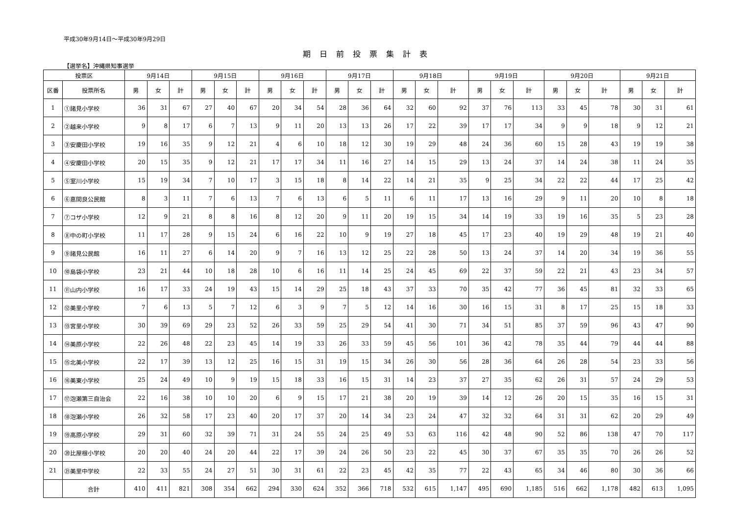平成30年9月14日～平成30年9月29日
期日前投票集計表
【選挙名】沖縄県知事選挙
| 投票区 | | 9月14日 | | | 9月15日 | | | 9月16日 | | | 9月17日 | | | 9月18日 | | | 9月19日 | | | 9月20日 | | | 9月21日 | | |
| --- | --- | --- | --- | --- | --- | --- | --- | --- | --- | --- | --- | --- | --- | --- | --- | --- | --- | --- | --- | --- | --- | --- | --- | --- | --- |
| 区番 | 投票所名 | 男 | 女 | 計 | 男 | 女 | 計 | 男 | 女 | 計 | 男 | 女 | 計 | 男 | 女 | 計 | 男 | 女 | 計 | 男 | 女 | 計 | 男 | 女 | 計 |
| 1 | ①諸見小学校 | 36 | 31 | 67 | 27 | 40 | 67 | 20 | 34 | 54 | 28 | 36 | 64 | 32 | 60 | 92 | 37 | 76 | 113 | 33 | 45 | 78 | 30 | 31 | 61 |
| 2 | ②越来小学校 | 9 | 8 | 17 | 6 | 7 | 13 | 9 | 11 | 20 | 13 | 13 | 26 | 17 | 22 | 39 | 17 | 17 | 34 | 9 | 9 | 18 | 9 | 12 | 21 |
| 3 | ③安慶田小学校 | 19 | 16 | 35 | 9 | 12 | 21 | 4 | 6 | 10 | 18 | 12 | 30 | 19 | 29 | 48 | 24 | 36 | 60 | 15 | 28 | 43 | 19 | 19 | 38 |
| 4 | ④安慶田小学校 | 20 | 15 | 35 | 9 | 12 | 21 | 17 | 17 | 34 | 11 | 16 | 27 | 14 | 15 | 29 | 13 | 24 | 37 | 14 | 24 | 38 | 11 | 24 | 35 |
| 5 | ⑤室川小学校 | 15 | 19 | 34 | 7 | 10 | 17 | 3 | 15 | 18 | 8 | 14 | 22 | 14 | 21 | 35 | 9 | 25 | 34 | 22 | 22 | 44 | 17 | 25 | 42 |
| 6 | ⑥嘉間良公民館 | 8 | 3 | 11 | 7 | 6 | 13 | 7 | 6 | 13 | 6 | 5 | 11 | 6 | 11 | 17 | 13 | 16 | 29 | 9 | 11 | 20 | 10 | 8 | 18 |
| 7 | ⑦コザ小学校 | 12 | 9 | 21 | 8 | 8 | 16 | 8 | 12 | 20 | 9 | 11 | 20 | 19 | 15 | 34 | 14 | 19 | 33 | 19 | 16 | 35 | 5 | 23 | 28 |
| 8 | ⑧中の町小学校 | 11 | 17 | 28 | 9 | 15 | 24 | 6 | 16 | 22 | 10 | 9 | 19 | 27 | 18 | 45 | 17 | 23 | 40 | 19 | 29 | 48 | 19 | 21 | 40 |
| 9 | ⑨諸見公民館 | 16 | 11 | 27 | 6 | 14 | 20 | 9 | 7 | 16 | 13 | 12 | 25 | 22 | 28 | 50 | 13 | 24 | 37 | 14 | 20 | 34 | 19 | 36 | 55 |
| 10 | ⑩島袋小学校 | 23 | 21 | 44 | 10 | 18 | 28 | 10 | 6 | 16 | 11 | 14 | 25 | 24 | 45 | 69 | 22 | 37 | 59 | 22 | 21 | 43 | 23 | 34 | 57 |
| 11 | ⑪山内小学校 | 16 | 17 | 33 | 24 | 19 | 43 | 15 | 14 | 29 | 25 | 18 | 43 | 37 | 33 | 70 | 35 | 42 | 77 | 36 | 45 | 81 | 32 | 33 | 65 |
| 12 | ⑫美里小学校 | 7 | 6 | 13 | 5 | 7 | 12 | 6 | 3 | 9 | 7 | 5 | 12 | 14 | 16 | 30 | 16 | 15 | 31 | 8 | 17 | 25 | 15 | 18 | 33 |
| 13 | ⑬宮里小学校 | 30 | 39 | 69 | 29 | 23 | 52 | 26 | 33 | 59 | 25 | 29 | 54 | 41 | 30 | 71 | 34 | 51 | 85 | 37 | 59 | 96 | 43 | 47 | 90 |
| 14 | ⑭美原小学校 | 22 | 26 | 48 | 22 | 23 | 45 | 14 | 19 | 33 | 26 | 33 | 59 | 45 | 56 | 101 | 36 | 42 | 78 | 35 | 44 | 79 | 44 | 44 | 88 |
| 15 | ⑮北美小学校 | 22 | 17 | 39 | 13 | 12 | 25 | 16 | 15 | 31 | 19 | 15 | 34 | 26 | 30 | 56 | 28 | 36 | 64 | 26 | 28 | 54 | 23 | 33 | 56 |
| 16 | ⑯美東小学校 | 25 | 24 | 49 | 10 | 9 | 19 | 15 | 18 | 33 | 16 | 15 | 31 | 14 | 23 | 37 | 27 | 35 | 62 | 26 | 31 | 57 | 24 | 29 | 53 |
| 17 | ⑰泡瀬第三自治会 | 22 | 16 | 38 | 10 | 10 | 20 | 6 | 9 | 15 | 17 | 21 | 38 | 20 | 19 | 39 | 14 | 12 | 26 | 20 | 15 | 35 | 16 | 15 | 31 |
| 18 | ⑱泡瀬小学校 | 26 | 32 | 58 | 17 | 23 | 40 | 20 | 17 | 37 | 20 | 14 | 34 | 23 | 24 | 47 | 32 | 32 | 64 | 31 | 31 | 62 | 20 | 29 | 49 |
| 19 | ⑲高原小学校 | 29 | 31 | 60 | 32 | 39 | 71 | 31 | 24 | 55 | 24 | 25 | 49 | 53 | 63 | 116 | 42 | 48 | 90 | 52 | 86 | 138 | 47 | 70 | 117 |
| 20 | ⑳比屋根小学校 | 20 | 20 | 40 | 24 | 20 | 44 | 22 | 17 | 39 | 24 | 26 | 50 | 23 | 22 | 45 | 30 | 37 | 67 | 35 | 35 | 70 | 26 | 26 | 52 |
| 21 | ㉑美里中学校 | 22 | 33 | 55 | 24 | 27 | 51 | 30 | 31 | 61 | 22 | 23 | 45 | 42 | 35 | 77 | 22 | 43 | 65 | 34 | 46 | 80 | 30 | 36 | 66 |
| | 合計 | 410 | 411 | 821 | 308 | 354 | 662 | 294 | 330 | 624 | 352 | 366 | 718 | 532 | 615 | 1,147 | 495 | 690 | 1,185 | 516 | 662 | 1,178 | 482 | 613 | 1,095 |